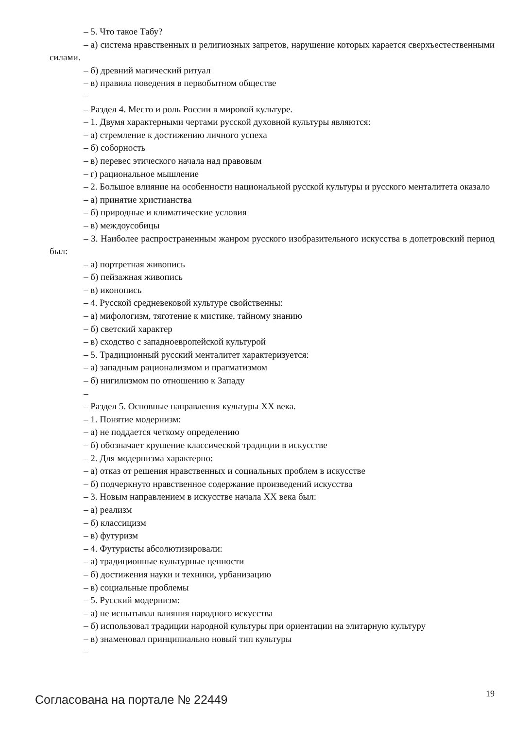– 5. Что такое Табу?
– а) система нравственных и религиозных запретов, нарушение которых карается сверхъестественными силами.
– б) древний магический ритуал
– в) правила поведения в первобытном обществе
–
– Раздел 4. Место и роль России в мировой культуре.
– 1. Двумя характерными чертами русской духовной культуры являются:
– а) стремление к достижению личного успеха
– б) соборность
– в) перевес этического начала над правовым
– г) рациональное мышление
– 2. Большое влияние на особенности национальной русской культуры и русского менталитета оказало
– а) принятие христианства
– б) природные и климатические условия
– в) междоусобицы
– 3. Наиболее распространенным жанром русского изобразительного искусства в допетровский период был:
– а) портретная живопись
– б) пейзажная живопись
– в) иконопись
– 4. Русской средневековой культуре свойственны:
– а) мифологизм, тяготение к мистике, тайному знанию
– б) светский характер
– в) сходство с западноевропейской культурой
– 5. Традиционный русский менталитет характеризуется:
– а) западным рационализмом и прагматизмом
– б) нигилизмом по отношению к Западу
–
– Раздел 5. Основные направления культуры XX века.
– 1. Понятие модернизм:
– а) не поддается четкому определению
– б) обозначает крушение классической традиции в искусстве
– 2. Для модернизма характерно:
– а) отказ от решения нравственных и социальных проблем в искусстве
– б) подчеркнуто нравственное содержание произведений искусства
– 3. Новым направлением в искусстве начала XX века был:
– а) реализм
– б) классицизм
– в) футуризм
– 4. Футуристы абсолютизировали:
– а) традиционные культурные ценности
– б) достижения науки и техники, урбанизацию
– в) социальные проблемы
– 5. Русский модернизм:
– а) не испытывал влияния народного искусства
– б) использовал традиции народной культуры при ориентации на элитарную культуру
– в) знаменовал принципиально новый тип культуры
–
Согласована на портале № 22449
19